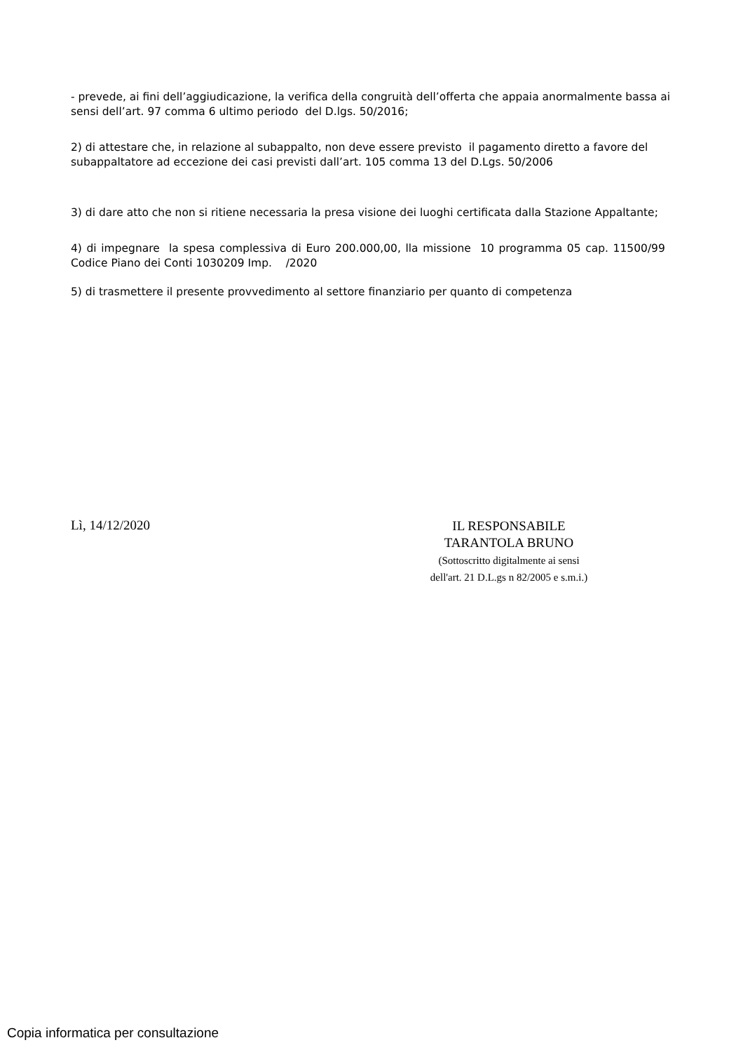- prevede, ai fini dell’aggiudicazione, la verifica della congruità dell’offerta che appaia anormalmente bassa ai sensi dell’art. 97 comma 6 ultimo periodo del D.lgs. 50/2016;
2) di attestare che, in relazione al subappalto, non deve essere previsto il pagamento diretto a favore del subappaltatore ad eccezione dei casi previsti dall’art. 105 comma 13 del D.Lgs. 50/2006
3) di dare atto che non si ritiene necessaria la presa visione dei luoghi certificata dalla Stazione Appaltante;
4) di impegnare la spesa complessiva di Euro 200.000,00, lla missione 10 programma 05 cap. 11500/99 Codice Piano dei Conti 1030209 Imp. /2020
5) di trasmettere il presente provvedimento al settore finanziario per quanto di competenza
Lì, 14/12/2020
IL RESPONSABILE
TARANTOLA BRUNO
(Sottoscritto digitalmente ai sensi
dell'art. 21 D.L.gs n 82/2005 e s.m.i.)
Copia informatica per consultazione